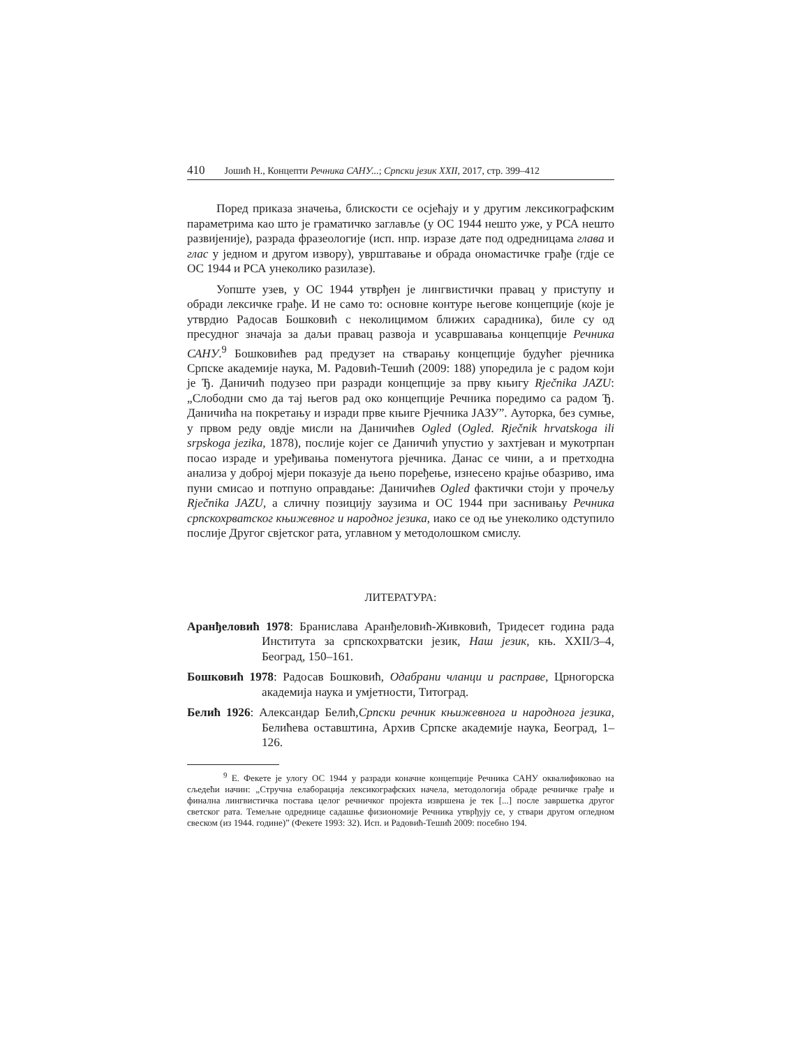410 Јошић Н., Концепти Речника САНУ...; Српски језик XXII, 2017, стр. 399–412
Поред приказа значења, блискости се осјећају и у другим лексикографским параметрима као што је граматичко заглавље (у ОС 1944 нешто уже, у РСА нешто развијеније), разрада фразеологије (исп. нпр. изразе дате под одредницама глава и глас у једном и другом извору), уврштавање и обрада ономастичке грађе (гдје се ОС 1944 и РСА унеколико разилазе).
Уопште узев, у ОС 1944 утврђен је лингвистички правац у приступу и обради лексичке грађе. И не само то: основне контуре његове концепције (које је утврдио Радосав Бошковић с неколицимом ближих сарадника), биле су од пресудног значаја за даљи правац развоја и усавршавања концепције Речника САНУ.<sup>9</sup> Бошковићев рад предузет на стварању концепције будућег рјечника Српске академије наука, М. Радовић-Тешић (2009: 188) упоредила је с радом који је Ђ. Даничић подузео при разради концепције за прву књигу Rječnika JAZU: „Слободни смо да тај његов рад око концепције Речника поредимо са радом Ђ. Даничића на покретању и изради прве књиге Рјечника ЈАЗУ”. Ауторка, без сумње, у првом реду овдје мисли на Даничићев Ogled (Ogled. Rječnik hrvatskoga ili srpskoga jezika, 1878), послије којег се Даничић упустио у захтјеван и мукотрпан посао израде и уређивања поменутога рјечника. Данас се чини, а и претходна анализа у доброј мјери показује да њено поређење, изнесено крајње обазриво, има пуни смисао и потпуно оправдање: Даничићев Ogled фактички стоји у прочељу Rječnika JAZU, а сличну позицију заузима и ОС 1944 при заснивању Речника српскохрватског књижевног и народног језика, иако се од ње унеколико одступило послије Другог свјетског рата, углавном у методолошком смислу.
ЛИТЕРАТУРА:
Аранђеловић 1978: Бранислава Аранђеловић-Живковић, Тридесет година рада Института за српскохрватски језик, Наш језик, књ. XXII/3–4, Београд, 150–161.
Бошковић 1978: Радосав Бошковић, Одабрани чланци и расправе, Црногорска академија наука и умјетности, Титоград.
Белић 1926: Александар Белић,Српски речник књижевнога и народнога језика, Белићева оставштина, Архив Српске академије наука, Београд, 1–126.
<sup>9</sup> Е. Фекете је улогу ОС 1944 у разради коначне концепције Речника САНУ оквалификовао на сљедећи начин: „Стручна елаборација лексикографских начела, методологија обраде речничке грађе и финална лингвистичка постава целог речничког пројекта извршена је тек [...] после завршетка другог светског рата. Темељне одреднице садашње физиономије Речника утврђују се, у ствари другом огледном свеском (из 1944. године)” (Фекете 1993: 32). Исп. и Радовић-Тешић 2009: посебно 194.